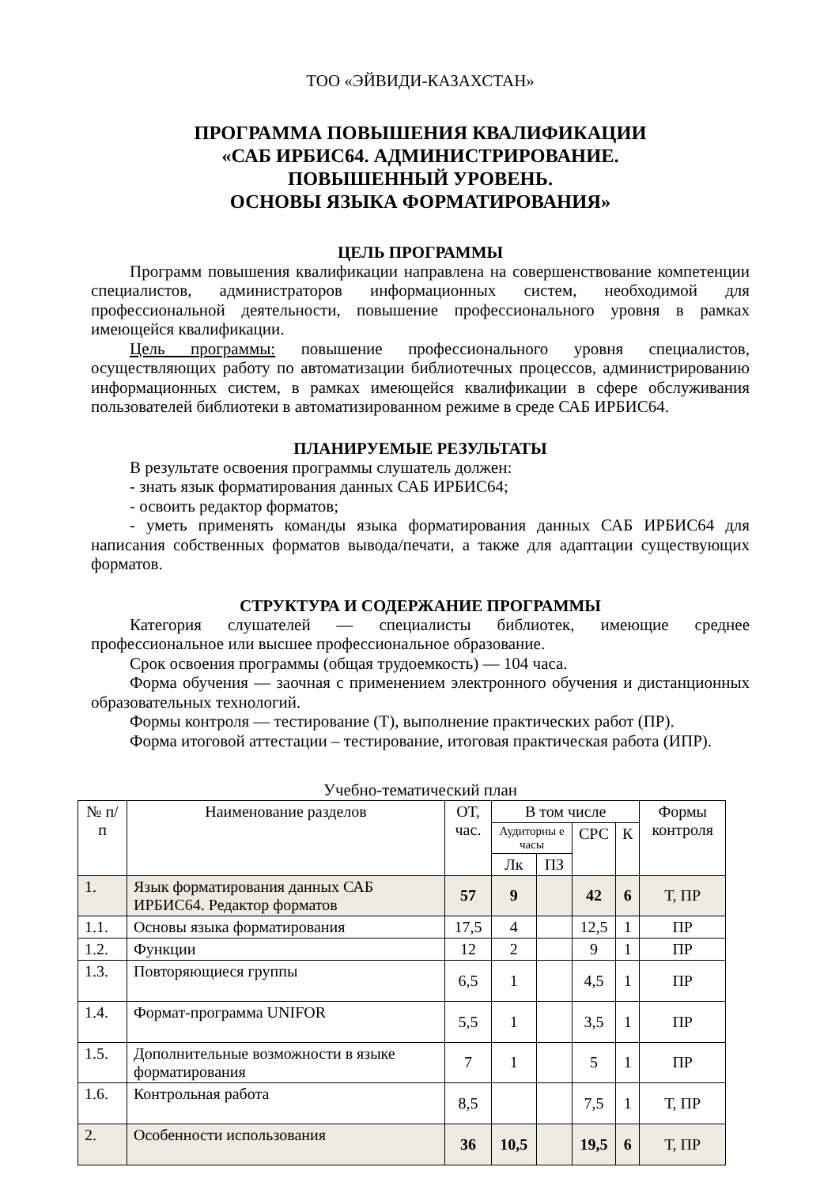ТОО «ЭЙВИДИ-КАЗАХСТАН»
ПРОГРАММА ПОВЫШЕНИЯ КВАЛИФИКАЦИИ
«САБ ИРБИС64. АДМИНИСТРИРОВАНИЕ.
ПОВЫШЕННЫЙ УРОВЕНЬ.
ОСНОВЫ ЯЗЫКА ФОРМАТИРОВАНИЯ»
ЦЕЛЬ ПРОГРАММЫ
Программ повышения квалификации направлена на совершенствование компетенции специалистов, администраторов информационных систем, необходимой для профессиональной деятельности, повышение профессионального уровня в рамках имеющейся квалификации.
Цель программы: повышение профессионального уровня специалистов, осуществляющих работу по автоматизации библиотечных процессов, администрированию информационных систем, в рамках имеющейся квалификации в сфере обслуживания пользователей библиотеки в автоматизированном режиме в среде САБ ИРБИС64.
ПЛАНИРУЕМЫЕ РЕЗУЛЬТАТЫ
В результате освоения программы слушатель должен:
- знать язык форматирования данных САБ ИРБИС64;
- освоить редактор форматов;
- уметь применять команды языка форматирования данных САБ ИРБИС64 для написания собственных форматов вывода/печати, а также для адаптации существующих форматов.
СТРУКТУРА И СОДЕРЖАНИЕ ПРОГРАММЫ
Категория слушателей — специалисты библиотек, имеющие среднее профессиональное или высшее профессиональное образование.
Срок освоения программы (общая трудоемкость) — 104 часа.
Форма обучения — заочная с применением электронного обучения и дистанционных образовательных технологий.
Формы контроля — тестирование (Т), выполнение практических работ (ПР).
Форма итоговой аттестации – тестирование, итоговая практическая работа (ИПР).
Учебно-тематический план
| № п/п | Наименование разделов | ОТ, час. | В том числе | | | | Формы контроля |
| --- | --- | --- | --- | --- | --- | --- | --- |
| | | | Аудиторны е часы | | СРС | К | |
| | | | Лк | ПЗ | | | |
| 1. | Язык форматирования данных САБ ИРБИС64. Редактор форматов | 57 | 9 | | 42 | 6 | Т, ПР |
| 1.1. | Основы языка форматирования | 17,5 | 4 | | 12,5 | 1 | ПР |
| 1.2. | Функции | 12 | 2 | | 9 | 1 | ПР |
| 1.3. | Повторяющиеся группы | 6,5 | 1 | | 4,5 | 1 | ПР |
| 1.4. | Формат-программа UNIFOR | 5,5 | 1 | | 3,5 | 1 | ПР |
| 1.5. | Дополнительные возможности в языке форматирования | 7 | 1 | | 5 | 1 | ПР |
| 1.6. | Контрольная работа | 8,5 | | | 7,5 | 1 | Т, ПР |
| 2. | Особенности использования | 36 | 10,5 | | 19,5 | 6 | Т, ПР |